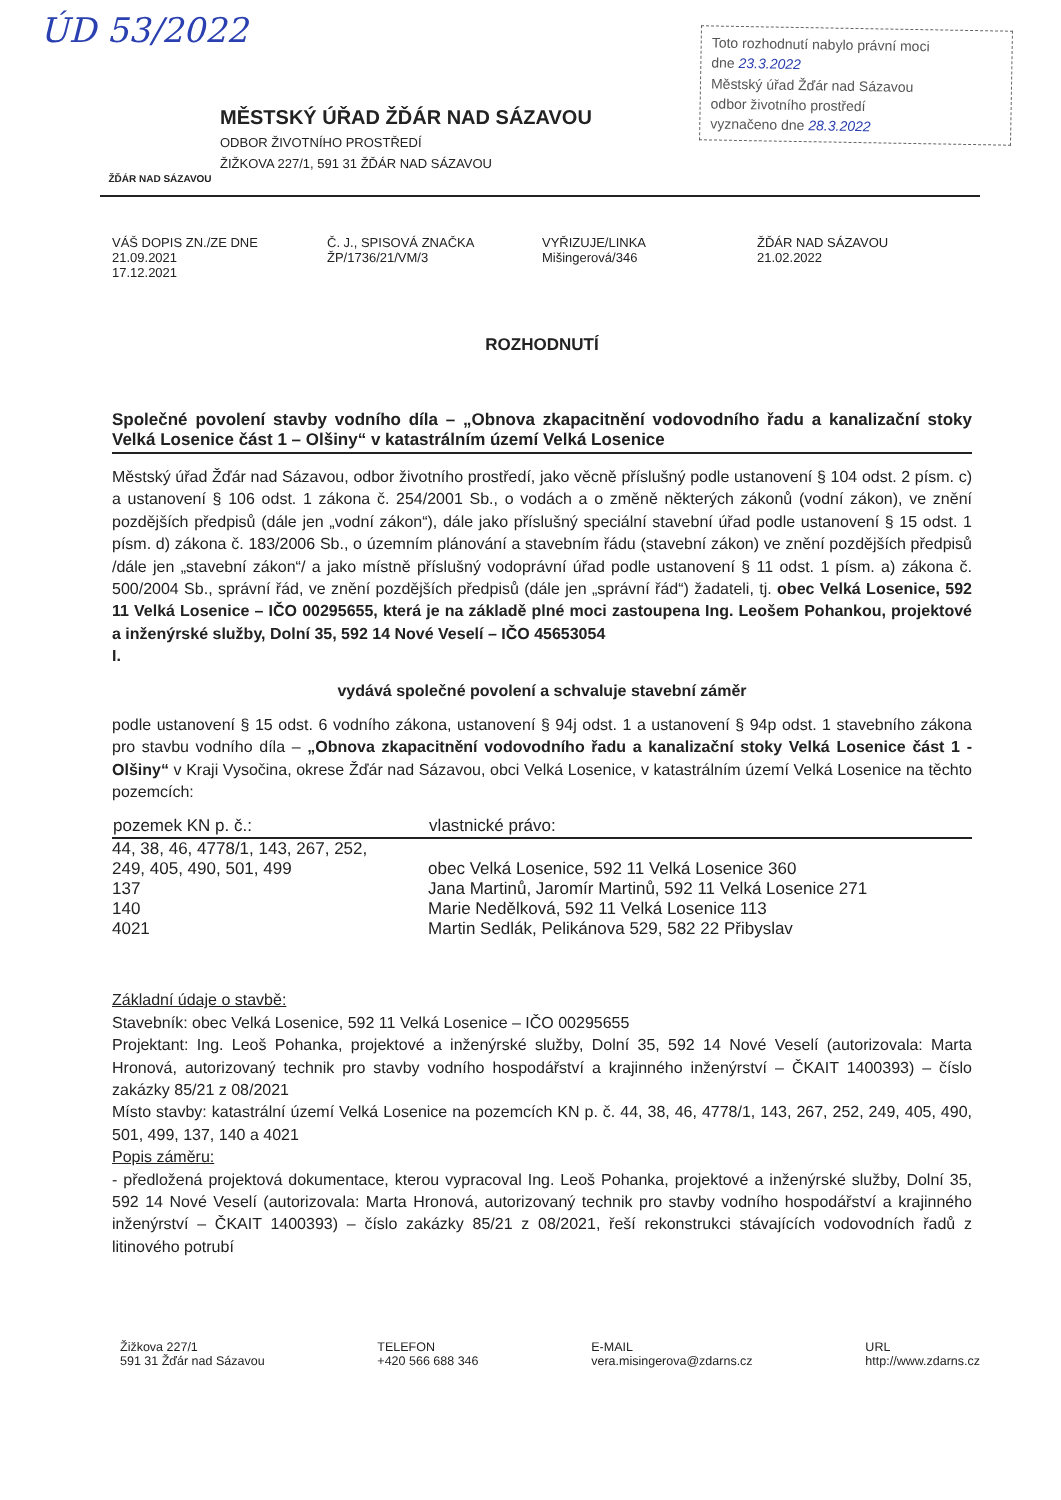ÚD 53/2022
Toto rozhodnutí nabylo právní moci
dne 23.3.2022
Městský úřad Žďár nad Sázavou
odbor životního prostředí
vyznačeno dne 28.3.2022
ŽĎÁR NAD SÁZAVOU
MĚSTSKÝ ÚŘAD ŽĎÁR NAD SÁZAVOU
ODBOR ŽIVOTNÍHO PROSTŘEDÍ
ŽIŽKOVA 227/1, 591 31 ŽĎÁR NAD SÁZAVOU
VÁŠ DOPIS ZN./ZE DNE
21.09.2021
17.12.2021
Č. J., SPISOVÁ ZNAČKA
ŽP/1736/21/VM/3
VYŘIZUJE/LINKA
Mišingerová/346
ŽĎÁR NAD SÁZAVOU
21.02.2022
ROZHODNUTÍ
Společné povolení stavby vodního díla – „Obnova zkapacitnění vodovodního řadu a kanalizační stoky Velká Losenice část 1 – Olšiny“ v katastrálním území Velká Losenice
Městský úřad Žďár nad Sázavou, odbor životního prostředí, jako věcně příslušný podle ustanovení § 104 odst. 2 písm. c) a ustanovení § 106 odst. 1 zákona č. 254/2001 Sb., o vodách a o změně některých zákonů (vodní zákon), ve znění pozdějších předpisů (dále jen „vodní zákon“), dále jako příslušný speciální stavební úřad podle ustanovení § 15 odst. 1 písm. d) zákona č. 183/2006 Sb., o územním plánování a stavebním řádu (stavební zákon) ve znění pozdějších předpisů /dále jen „stavební zákon“/ a jako místně příslušný vodoprávní úřad podle ustanovení § 11 odst. 1 písm. a) zákona č. 500/2004 Sb., správní řád, ve znění pozdějších předpisů (dále jen „správní řád“) žadateli, tj. obec Velká Losenice, 592 11 Velká Losenice – IČO 00295655, která je na základě plné moci zastoupena Ing. Leošem Pohankou, projektové a inženýrské služby, Dolní 35, 592 14 Nové Veselí – IČO 45653054
I.
vydává společné povolení a schvaluje stavební záměr
podle ustanovení § 15 odst. 6 vodního zákona, ustanovení § 94j odst. 1 a ustanovení § 94p odst. 1 stavebního zákona pro stavbu vodního díla – „Obnova zkapacitnění vodovodního řadu a kanalizační stoky Velká Losenice část 1 - Olšiny“ v Kraji Vysočina, okrese Žďár nad Sázavou, obci Velká Losenice, v katastrálním území Velká Losenice na těchto pozemcích:
| pozemek KN p. č.: | vlastnické právo: |
| --- | --- |
| 44, 38, 46, 4778/1, 143, 267, 252, 249, 405, 490, 501, 499 | obec Velká Losenice, 592 11 Velká Losenice 360 |
| 137 | Jana Martinů, Jaromír Martinů, 592 11 Velká Losenice 271 |
| 140 | Marie Nedělková, 592 11 Velká Losenice 113 |
| 4021 | Martin Sedlák, Pelikánova 529, 582 22 Přibyslav |
Základní údaje o stavbě:
Stavebník: obec Velká Losenice, 592 11 Velká Losenice – IČO 00295655
Projektant: Ing. Leoš Pohanka, projektové a inženýrské služby, Dolní 35, 592 14 Nové Veselí (autorizovala: Marta Hronová, autorizovaný technik pro stavby vodního hospodářství a krajinného inženýrství – ČKAIT 1400393) – číslo zakázky 85/21 z 08/2021
Místo stavby: katastrální území Velká Losenice na pozemcích KN p. č. 44, 38, 46, 4778/1, 143, 267, 252, 249, 405, 490, 501, 499, 137, 140 a 4021
Popis záměru:
- předložená projektová dokumentace, kterou vypracoval Ing. Leoš Pohanka, projektové a inženýrské služby, Dolní 35, 592 14 Nové Veselí (autorizovala: Marta Hronová, autorizovaný technik pro stavby vodního hospodářství a krajinného inženýrství – ČKAIT 1400393) – číslo zakázky 85/21 z 08/2021, řeší rekonstrukci stávajících vodovodních řadů z litinového potrubí
Žižkova 227/1
591 31 Žďár nad Sázavou
TELEFON
+420 566 688 346
E-MAIL
vera.misingerova@zdarns.cz
URL
http://www.zdarns.cz